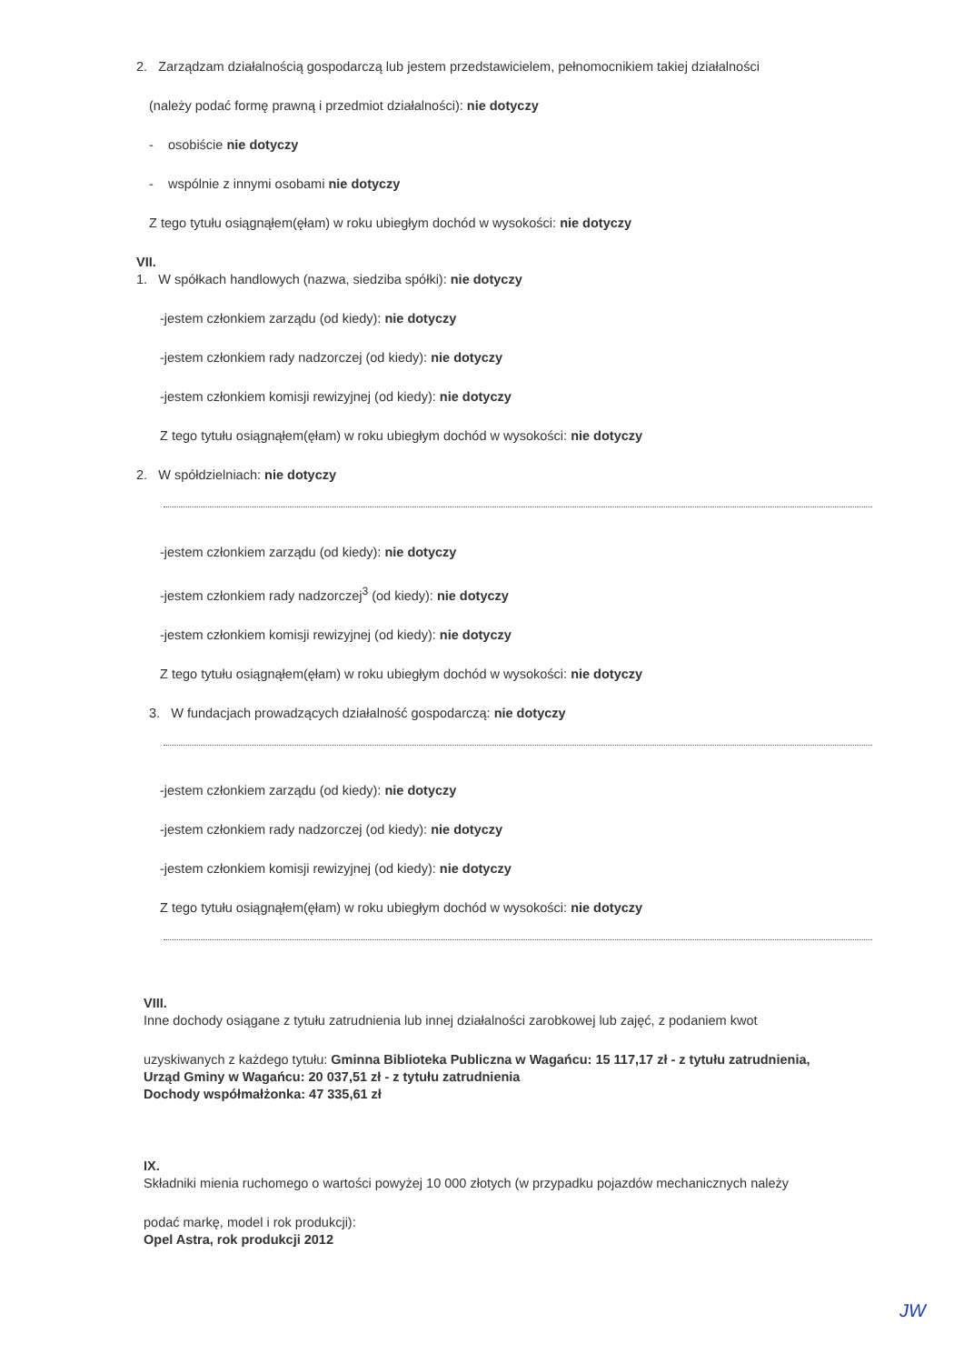2. Zarządzam działalnością gospodarczą lub jestem przedstawicielem, pełnomocnikiem takiej działalności
(należy podać formę prawną i przedmiot działalności): nie dotyczy
- osobiście nie dotyczy
- wspólnie z innymi osobami nie dotyczy
Z tego tytułu osiągnąłem(ęłam) w roku ubiegłym dochód w wysokości: nie dotyczy
VII.
1. W spółkach handlowych (nazwa, siedziba spółki): nie dotyczy
-jestem członkiem zarządu (od kiedy): nie dotyczy
-jestem członkiem rady nadzorczej (od kiedy): nie dotyczy
-jestem członkiem komisji rewizyjnej (od kiedy): nie dotyczy
Z tego tytułu osiągnąłem(ęłam) w roku ubiegłym dochód w wysokości: nie dotyczy
2. W spółdzielniach: nie dotyczy
-jestem członkiem zarządu (od kiedy): nie dotyczy
-jestem członkiem rady nadzorczej<sup>3</sup> (od kiedy): nie dotyczy
-jestem członkiem komisji rewizyjnej (od kiedy): nie dotyczy
Z tego tytułu osiągnąłem(ęłam) w roku ubiegłym dochód w wysokości: nie dotyczy
3. W fundacjach prowadzących działalność gospodarczą: nie dotyczy
-jestem członkiem zarządu (od kiedy): nie dotyczy
-jestem członkiem rady nadzorczej (od kiedy): nie dotyczy
-jestem członkiem komisji rewizyjnej (od kiedy): nie dotyczy
Z tego tytułu osiągnąłem(ęłam) w roku ubiegłym dochód w wysokości: nie dotyczy
VIII.
Inne dochody osiągane z tytułu zatrudnienia lub innej działalności zarobkowej lub zajęć, z podaniem kwot
uzyskiwanych z każdego tytułu: Gminna Biblioteka Publiczna w Wagańcu: 15 117,17 zł - z tytułu zatrudnienia,
Urząd Gminy w Wagańcu: 20 037,51 zł - z tytułu zatrudnienia
Dochody współmałżonka: 47 335,61 zł
IX.
Składniki mienia ruchomego o wartości powyżej 10 000 złotych (w przypadku pojazdów mechanicznych należy
podać markę, model i rok produkcji):
Opel Astra, rok produkcji 2012
JW